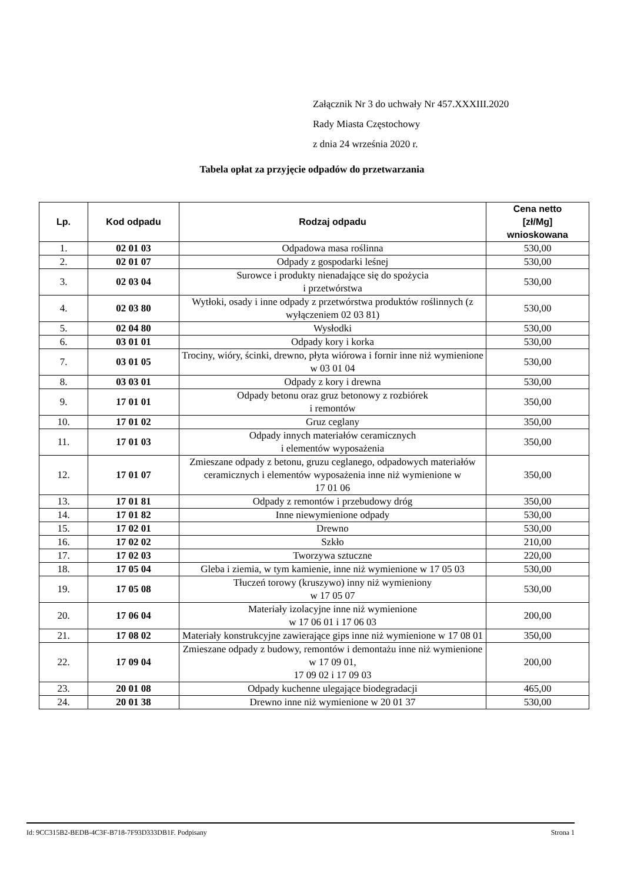Załącznik Nr 3 do uchwały Nr 457.XXXIII.2020
Rady Miasta Częstochowy
z dnia 24 września 2020 r.
Tabela opłat za przyjęcie odpadów do przetwarzania
| Lp. | Kod odpadu | Rodzaj odpadu | Cena netto [zł/Mg] wnioskowana |
| --- | --- | --- | --- |
| 1. | 02 01 03 | Odpadowa masa roślinna | 530,00 |
| 2. | 02 01 07 | Odpady z gospodarki leśnej | 530,00 |
| 3. | 02 03 04 | Surowce i produkty nienadające się do spożycia i przetwórstwa | 530,00 |
| 4. | 02 03 80 | Wytłoki, osady i inne odpady z przetwórstwa produktów roślinnych (z wyłączeniem 02 03 81) | 530,00 |
| 5. | 02 04 80 | Wysłodki | 530,00 |
| 6. | 03 01 01 | Odpady kory i korka | 530,00 |
| 7. | 03 01 05 | Trociny, wióry, ścinki, drewno, płyta wiórowa i fornir inne niż wymienione w 03 01 04 | 530,00 |
| 8. | 03 03 01 | Odpady z kory i drewna | 530,00 |
| 9. | 17 01 01 | Odpady betonu oraz gruz betonowy z rozbiórek i remontów | 350,00 |
| 10. | 17 01 02 | Gruz ceglany | 350,00 |
| 11. | 17 01 03 | Odpady innych materiałów ceramicznych i elementów wyposażenia | 350,00 |
| 12. | 17 01 07 | Zmieszane odpady z betonu, gruzu ceglanego, odpadowych materiałów ceramicznych i elementów wyposażenia inne niż wymienione w 17 01 06 | 350,00 |
| 13. | 17 01 81 | Odpady z remontów i przebudowy dróg | 350,00 |
| 14. | 17 01 82 | Inne niewymienione odpady | 530,00 |
| 15. | 17 02 01 | Drewno | 530,00 |
| 16. | 17 02 02 | Szkło | 210,00 |
| 17. | 17 02 03 | Tworzywa sztuczne | 220,00 |
| 18. | 17 05 04 | Gleba i ziemia, w tym kamienie, inne niż wymienione w 17 05 03 | 530,00 |
| 19. | 17 05 08 | Tłuczeń torowy (kruszywo) inny niż wymieniony w 17 05 07 | 530,00 |
| 20. | 17 06 04 | Materiały izolacyjne inne niż wymienione w 17 06 01 i 17 06 03 | 200,00 |
| 21. | 17 08 02 | Materiały konstrukcyjne zawierające gips inne niż wymienione w 17 08 01 | 350,00 |
| 22. | 17 09 04 | Zmieszane odpady z budowy, remontów i demontażu inne niż wymienione w 17 09 01, 17 09 02 i 17 09 03 | 200,00 |
| 23. | 20 01 08 | Odpady kuchenne ulegające biodegradacji | 465,00 |
| 24. | 20 01 38 | Drewno inne niż wymienione w 20 01 37 | 530,00 |
Id: 9CC315B2-BEDB-4C3F-B718-7F93D333DB1F. Podpisany Strona 1